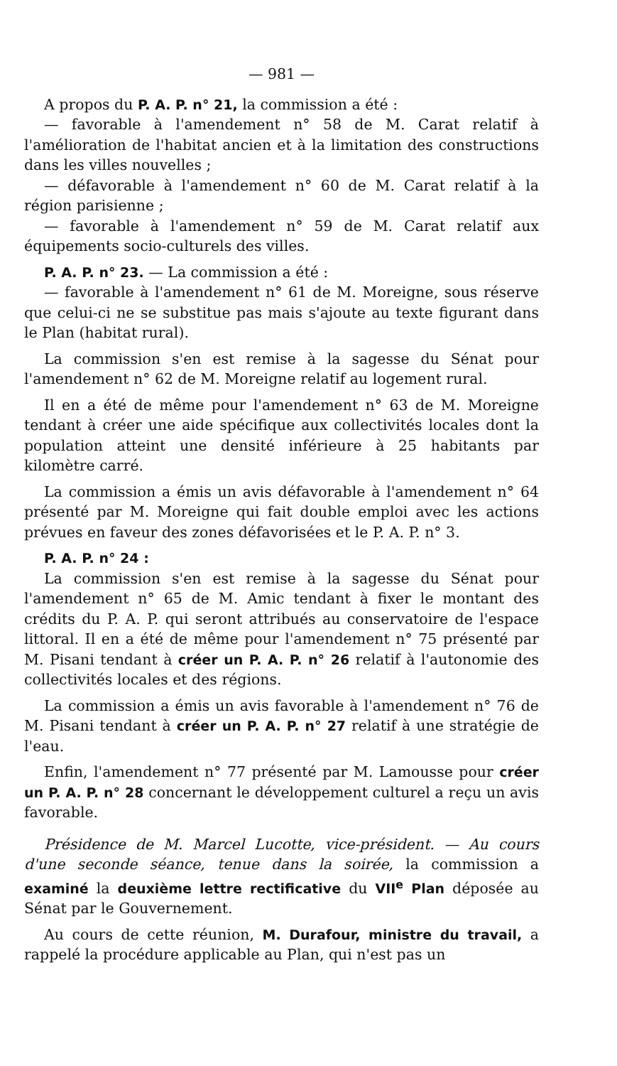— 981 —
A propos du P. A. P. n° 21, la commission a été :
— favorable à l'amendement n° 58 de M. Carat relatif à l'amélioration de l'habitat ancien et à la limitation des constructions dans les villes nouvelles ;
— défavorable à l'amendement n° 60 de M. Carat relatif à la région parisienne ;
— favorable à l'amendement n° 59 de M. Carat relatif aux équipements socio-culturels des villes.
P. A. P. n° 23. — La commission a été :
— favorable à l'amendement n° 61 de M. Moreigne, sous réserve que celui-ci ne se substitue pas mais s'ajoute au texte figurant dans le Plan (habitat rural).
La commission s'en est remise à la sagesse du Sénat pour l'amendement n° 62 de M. Moreigne relatif au logement rural.
Il en a été de même pour l'amendement n° 63 de M. Moreigne tendant à créer une aide spécifique aux collectivités locales dont la population atteint une densité inférieure à 25 habitants par kilomètre carré.
La commission a émis un avis défavorable à l'amendement n° 64 présenté par M. Moreigne qui fait double emploi avec les actions prévues en faveur des zones défavorisées et le P. A. P. n° 3.
P. A. P. n° 24 :
La commission s'en est remise à la sagesse du Sénat pour l'amendement n° 65 de M. Amic tendant à fixer le montant des crédits du P. A. P. qui seront attribués au conservatoire de l'espace littoral. Il en a été de même pour l'amendement n° 75 présenté par M. Pisani tendant à créer un P. A. P. n° 26 relatif à l'autonomie des collectivités locales et des régions.
La commission a émis un avis favorable à l'amendement n° 76 de M. Pisani tendant à créer un P. A. P. n° 27 relatif à une stratégie de l'eau.
Enfin, l'amendement n° 77 présenté par M. Lamousse pour créer un P. A. P. n° 28 concernant le développement culturel a reçu un avis favorable.
Présidence de M. Marcel Lucotte, vice-président. — Au cours d'une seconde séance, tenue dans la soirée, la commission a examiné la deuxième lettre rectificative du VII<sup>e</sup> Plan déposée au Sénat par le Gouvernement.
Au cours de cette réunion, M. Durafour, ministre du travail, a rappelé la procédure applicable au Plan, qui n'est pas un